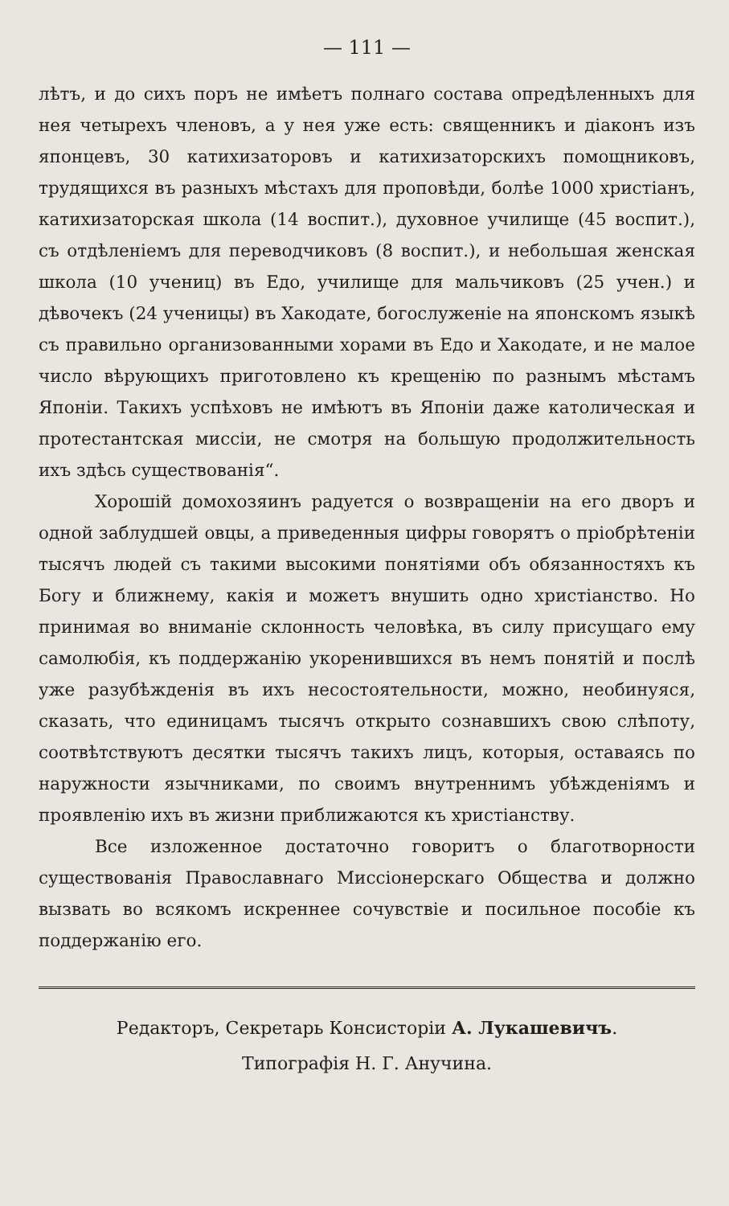— 111 —
лѣтъ, и до сихъ поръ не имѣетъ полнаго состава опредѣленныхъ для нея четырехъ членовъ, а у нея уже есть: священникъ и діаконъ изъ японцевъ, 30 катихизаторовъ и катихизаторскихъ помощниковъ, трудящихся въ разныхъ мѣстахъ для проповѣди, болѣе 1000 христіанъ, катихизаторская школа (14 воспит.), духовное училище (45 воспит.), съ отдѣленіемъ для переводчиковъ (8 воспит.), и небольшая женская школа (10 учениц) въ Едо, училище для мальчиковъ (25 учен.) и дѣвочекъ (24 ученицы) въ Хакодате, богослуженіе на японскомъ языкѣ съ правильно организованными хорами въ Едо и Хакодате, и не малое число вѣрующихъ приготовлено къ крещенію по разнымъ мѣстамъ Японіи. Такихъ успѣховъ не имѣютъ въ Японіи даже католическая и протестантская миссіи, не смотря на большую продолжительность ихъ здѣсь существованія“.
Хорошій домохозяинъ радуется о возвращеніи на его дворъ и одной заблудшей овцы, а приведенныя цифры говорятъ о пріобрѣтеніи тысячъ людей съ такими высокими понятіями объ обязанностяхъ къ Богу и ближнему, какія и можетъ внушить одно христіанство. Но принимая во вниманіе склонность человѣка, въ силу присущаго ему самолюбія, къ поддержанію укоренившихся въ немъ понятій и послѣ уже разубѣжденія въ ихъ несостоятельности, можно, необинуяся, сказать, что единицамъ тысячъ открыто сознавшихъ свою слѣпоту, соотвѣтствуютъ десятки тысячъ такихъ лицъ, которыя, оставаясь по наружности язычниками, по своимъ внутреннимъ убѣжденіямъ и проявленію ихъ въ жизни приближаются къ христіанству.
Все изложенное достаточно говоритъ о благотворности существованія Православнаго Миссіонерскаго Общества и должно вызвать во всякомъ искреннее сочувствіе и посильное пособіе къ поддержанію его.
Редакторъ, Секретарь Консисторіи А. Лукашевичъ.
Типографія Н. Г. Анучина.